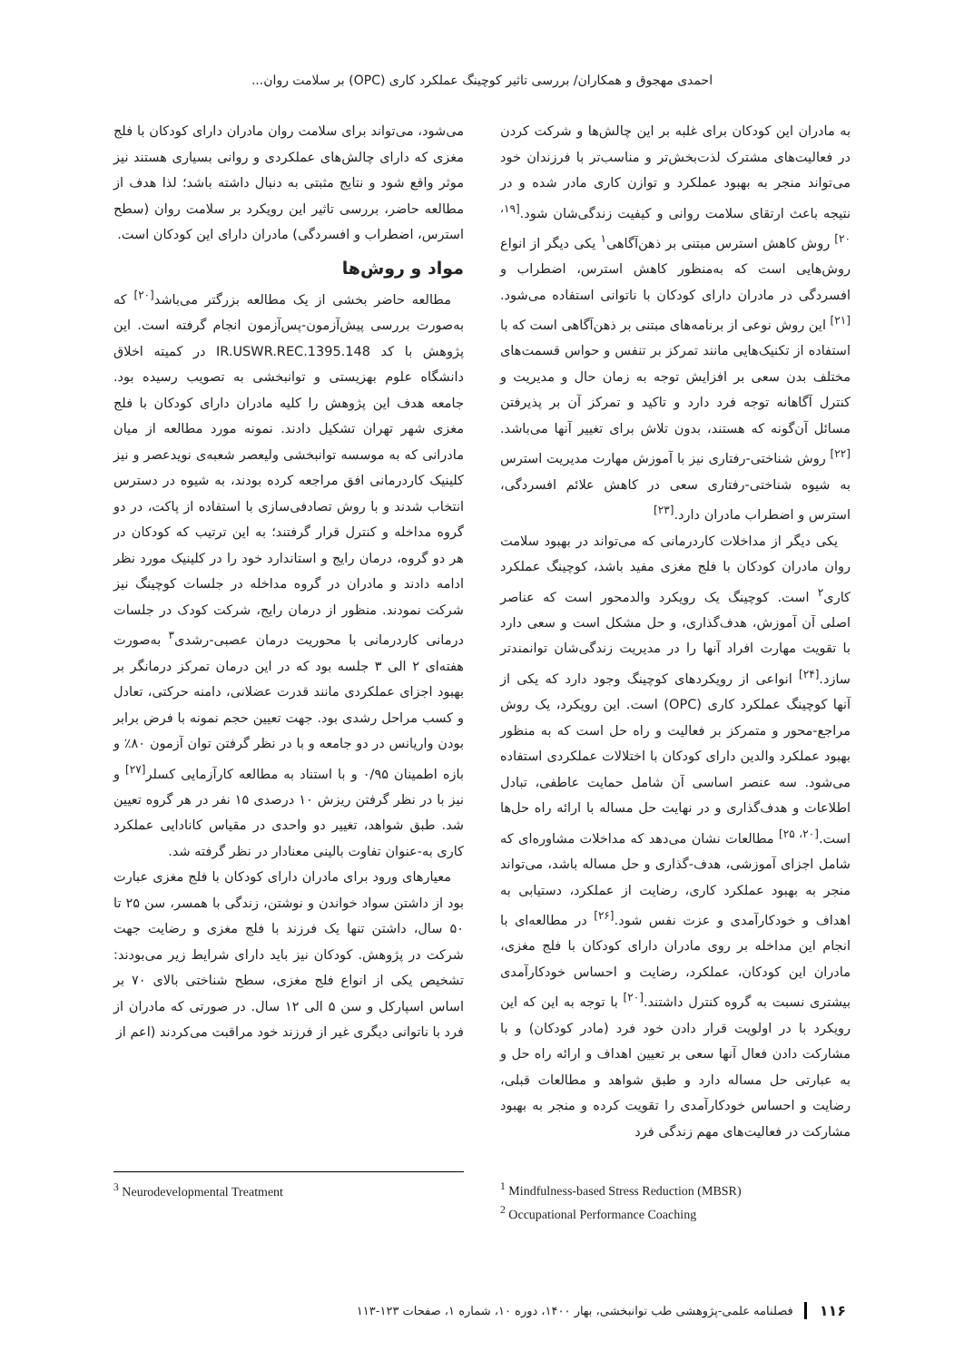احمدی مهجوق و همکاران/ بررسی تاثیر کوچینگ عملکرد کاری (OPC) بر سلامت روان...
به مادران این کودکان برای غلبه بر این چالش‌ها و شرکت کردن در فعالیت‌های مشترک لذت‌بخش‌تر و مناسب‌تر با فرزندان خود می‌تواند منجر به بهبود عملکرد و توازن کاری مادر شده و در نتیجه باعث ارتقای سلامت روانی و کیفیت زندگی‌شان شود.<sup>[۱۹، ۲۰]</sup> روش کاهش استرس مبتنی بر ذهن‌آگاهی<sup>۱</sup> یکی دیگر از انواع روش‌هایی است که به‌منظور کاهش استرس، اضطراب و افسردگی در مادران دارای کودکان با ناتوانی استفاده می‌شود.<sup>[۲۱]</sup> این روش نوعی از برنامه‌های مبتنی بر ذهن‌آگاهی است که با استفاده از تکنیک‌هایی مانند تمرکز بر تنفس و حواس قسمت‌های مختلف بدن سعی بر افزایش توجه به زمان حال و مدیریت و کنترل آگاهانه توجه فرد دارد و تاکید و تمرکز آن بر پذیرفتن مسائل آن‌گونه که هستند، بدون تلاش برای تغییر آنها می‌باشد.<sup>[۲۲]</sup> روش شناختی-رفتاری نیز با آموزش مهارت مدیریت استرس به شیوه شناختی-رفتاری سعی در کاهش علائم افسردگی، استرس و اضطراب مادران دارد.<sup>[۲۳]</sup>
یکی دیگر از مداخلات کاردرمانی که می‌تواند در بهبود سلامت روان مادران کودکان با فلج مغزی مفید باشد، کوچینگ عملکرد کاری<sup>۲</sup> است. کوچینگ یک رویکرد والدمحور است که عناصر اصلی آن آموزش، هدف‌گذاری، و حل مشکل است و سعی دارد با تقویت مهارت افراد آنها را در مدیریت زندگی‌شان توانمندتر سازد.<sup>[۲۴]</sup> انواعی از رویکردهای کوچینگ وجود دارد که یکی از آنها کوچینگ عملکرد کاری (OPC) است. این رویکرد، یک روش مراجع-محور و متمرکز بر فعالیت و راه حل است که به منظور بهبود عملکرد والدین دارای کودکان با اختلالات عملکردی استفاده می‌شود. سه عنصر اساسی آن شامل حمایت عاطفی، تبادل اطلاعات و هدف‌گذاری و در نهایت حل مساله با ارائه راه حل‌ها است.<sup>[۲۰، ۲۵]</sup> مطالعات نشان می‌دهد که مداخلات مشاوره‌ای که شامل اجزای آموزشی، هدف-گذاری و حل مساله باشد، می‌تواند منجر به بهبود عملکرد کاری، رضایت از عملکرد، دستیابی به اهداف و خودکارآمدی و عزت نفس شود.<sup>[۲۶]</sup> در مطالعه‌ای با انجام این مداخله بر روی مادران دارای کودکان با فلج مغزی، مادران این کودکان، عملکرد، رضایت و احساس خودکارآمدی بیشتری نسبت به گروه کنترل داشتند.<sup>[۲۰]</sup> با توجه به این که این رویکرد با در اولویت قرار دادن خود فرد (مادر کودکان) و با مشارکت دادن فعال آنها سعی بر تعیین اهداف و ارائه راه حل و به عبارتی حل مساله دارد و طبق شواهد و مطالعات قبلی، رضایت و احساس خودکارآمدی را تقویت کرده و منجر به بهبود مشارکت در فعالیت‌های مهم زندگی فرد
می‌شود، می‌تواند برای سلامت روان مادران دارای کودکان با فلج مغزی که دارای چالش‌های عملکردی و روانی بسیاری هستند نیز موثر واقع شود و نتایج مثبتی به دنبال داشته باشد؛ لذا هدف از مطالعه حاضر، بررسی تاثیر این رویکرد بر سلامت روان (سطح استرس، اضطراب و افسردگی) مادران دارای این کودکان است.
مواد و روش‌ها
مطالعه حاضر بخشی از یک مطالعه بزرگتر می‌باشد<sup>[۲۰]</sup> که به‌صورت بررسی پیش‌آزمون-پس‌آزمون انجام گرفته است. این پژوهش با کد IR.USWR.REC.1395.148 در کمیته اخلاق دانشگاه علوم بهزیستی و توانبخشی به تصویب رسیده بود. جامعه هدف این پژوهش را کلیه مادران دارای کودکان با فلج مغزی شهر تهران تشکیل دادند. نمونه مورد مطالعه از میان مادرانی که به موسسه توانبخشی ولیعصر شعبه‌ی نویدعصر و نیز کلینیک کاردرمانی افق مراجعه کرده بودند، به شیوه در دسترس انتخاب شدند و با روش تصادفی‌سازی با استفاده از پاکت، در دو گروه مداخله و کنترل قرار گرفتند؛ به این ترتیب که کودکان در هر دو گروه، درمان رایج و استاندارد خود را در کلینیک مورد نظر ادامه دادند و مادران در گروه مداخله در جلسات کوچینگ نیز شرکت نمودند. منظور از درمان رایج، شرکت کودک در جلسات درمانی کاردرمانی با محوریت درمان عصبی-رشدی<sup>۳</sup> به‌صورت هفته‌ای ۲ الی ۳ جلسه بود که در این درمان تمرکز درمانگر بر بهبود اجزای عملکردی مانند قدرت عضلانی، دامنه حرکتی، تعادل و کسب مراحل رشدی بود. جهت تعیین حجم نمونه با فرض برابر بودن واریانس در دو جامعه و با در نظر گرفتن توان آزمون ۸۰٪ و بازه اطمینان ۰/۹۵ و با استناد به مطالعه کارآزمایی کسلر<sup>[۲۷]</sup> و نیز با در نظر گرفتن ریزش ۱۰ درصدی ۱۵ نفر در هر گروه تعیین شد. طبق شواهد، تغییر دو واحدی در مقیاس کانادایی عملکرد کاری به-عنوان تفاوت بالینی معنادار در نظر گرفته شد.
معیارهای ورود برای مادران دارای کودکان با فلج مغزی عبارت بود از داشتن سواد خواندن و نوشتن، زندگی با همسر، سن ۲۵ تا ۵۰ سال، داشتن تنها یک فرزند با فلج مغزی و رضایت جهت شرکت در پژوهش. کودکان نیز باید دارای شرایط زیر می‌بودند: تشخیص یکی از انواع فلج مغزی، سطح شناختی بالای ۷۰ بر اساس اسپارکل و سن ۵ الی ۱۲ سال. در صورتی که مادران از فرد با ناتوانی دیگری غیر از فرزند خود مراقبت می‌کردند (اعم از
<sup>1</sup> Mindfulness-based Stress Reduction (MBSR)
<sup>2</sup> Occupational Performance Coaching
<sup>3</sup> Neurodevelopmental Treatment
۱۱۶ فصلنامه علمی-پژوهشی طب توانبخشی، بهار ۱۴۰۰، دوره ۱۰، شماره ۱، صفحات ۱۲۳-۱۱۳